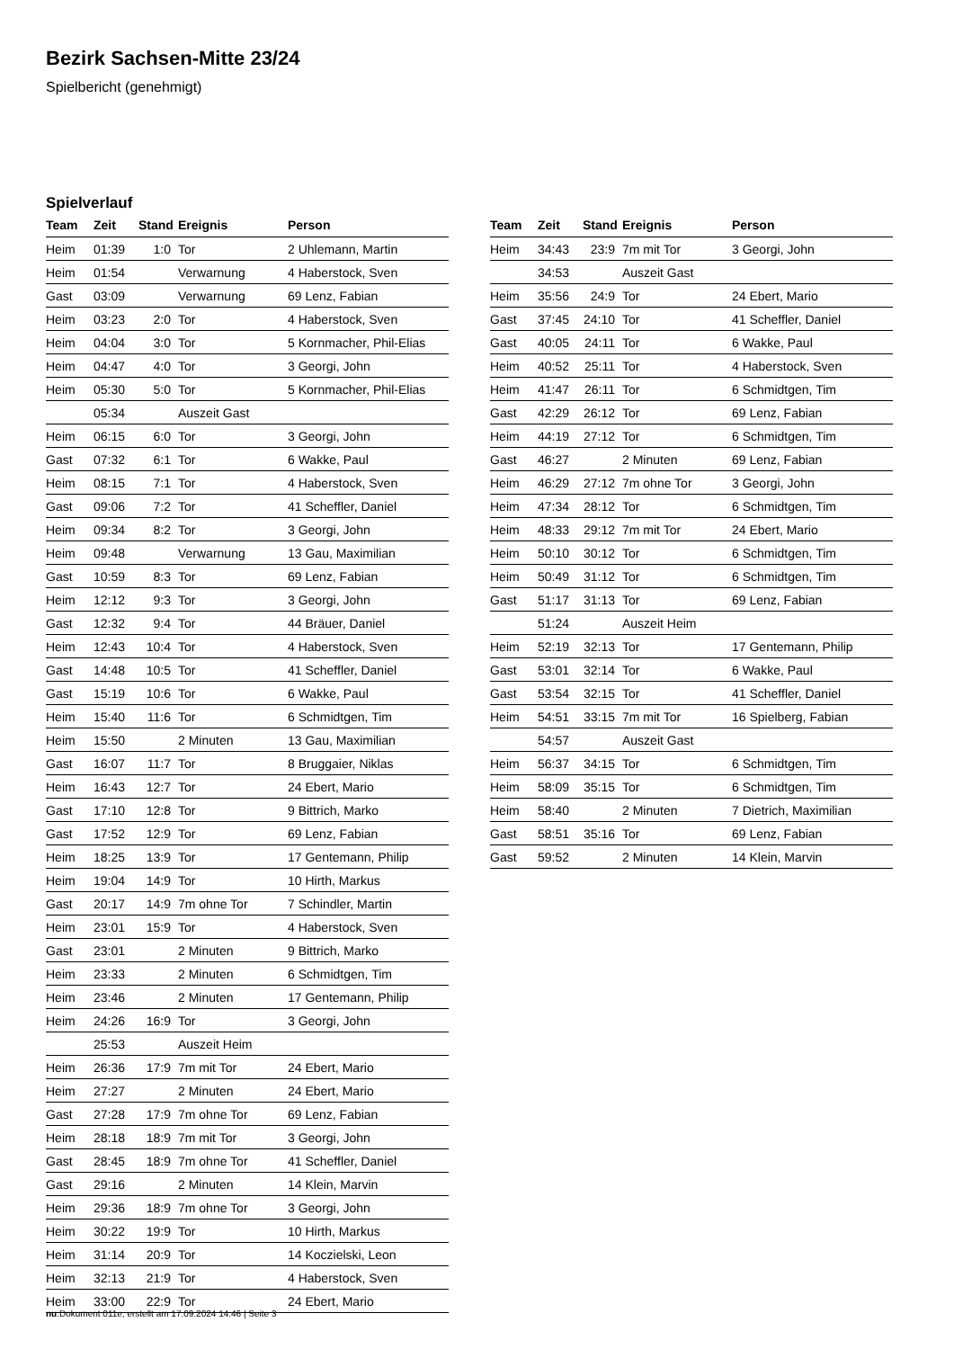Bezirk Sachsen-Mitte 23/24
Spielbericht (genehmigt)
Spielverlauf
| Team | Zeit | Stand | Ereignis | Person |
| --- | --- | --- | --- | --- |
| Heim | 01:39 | 1:0 | Tor | 2 Uhlemann, Martin |
| Heim | 01:54 | | Verwarnung | 4 Haberstock, Sven |
| Gast | 03:09 | | Verwarnung | 69 Lenz, Fabian |
| Heim | 03:23 | 2:0 | Tor | 4 Haberstock, Sven |
| Heim | 04:04 | 3:0 | Tor | 5 Kornmacher, Phil-Elias |
| Heim | 04:47 | 4:0 | Tor | 3 Georgi, John |
| Heim | 05:30 | 5:0 | Tor | 5 Kornmacher, Phil-Elias |
| | 05:34 | | Auszeit Gast | |
| Heim | 06:15 | 6:0 | Tor | 3 Georgi, John |
| Gast | 07:32 | 6:1 | Tor | 6 Wakke, Paul |
| Heim | 08:15 | 7:1 | Tor | 4 Haberstock, Sven |
| Gast | 09:06 | 7:2 | Tor | 41 Scheffler, Daniel |
| Heim | 09:34 | 8:2 | Tor | 3 Georgi, John |
| Heim | 09:48 | | Verwarnung | 13 Gau, Maximilian |
| Gast | 10:59 | 8:3 | Tor | 69 Lenz, Fabian |
| Heim | 12:12 | 9:3 | Tor | 3 Georgi, John |
| Gast | 12:32 | 9:4 | Tor | 44 Bräuer, Daniel |
| Heim | 12:43 | 10:4 | Tor | 4 Haberstock, Sven |
| Gast | 14:48 | 10:5 | Tor | 41 Scheffler, Daniel |
| Gast | 15:19 | 10:6 | Tor | 6 Wakke, Paul |
| Heim | 15:40 | 11:6 | Tor | 6 Schmidtgen, Tim |
| Heim | 15:50 | | 2 Minuten | 13 Gau, Maximilian |
| Gast | 16:07 | 11:7 | Tor | 8 Bruggaier, Niklas |
| Heim | 16:43 | 12:7 | Tor | 24 Ebert, Mario |
| Gast | 17:10 | 12:8 | Tor | 9 Bittrich, Marko |
| Gast | 17:52 | 12:9 | Tor | 69 Lenz, Fabian |
| Heim | 18:25 | 13:9 | Tor | 17 Gentemann, Philip |
| Heim | 19:04 | 14:9 | Tor | 10 Hirth, Markus |
| Gast | 20:17 | 14:9 | 7m ohne Tor | 7 Schindler, Martin |
| Heim | 23:01 | 15:9 | Tor | 4 Haberstock, Sven |
| Gast | 23:01 | | 2 Minuten | 9 Bittrich, Marko |
| Heim | 23:33 | | 2 Minuten | 6 Schmidtgen, Tim |
| Heim | 23:46 | | 2 Minuten | 17 Gentemann, Philip |
| Heim | 24:26 | 16:9 | Tor | 3 Georgi, John |
| | 25:53 | | Auszeit Heim | |
| Heim | 26:36 | 17:9 | 7m mit Tor | 24 Ebert, Mario |
| Heim | 27:27 | | 2 Minuten | 24 Ebert, Mario |
| Gast | 27:28 | 17:9 | 7m ohne Tor | 69 Lenz, Fabian |
| Heim | 28:18 | 18:9 | 7m mit Tor | 3 Georgi, John |
| Gast | 28:45 | 18:9 | 7m ohne Tor | 41 Scheffler, Daniel |
| Gast | 29:16 | | 2 Minuten | 14 Klein, Marvin |
| Heim | 29:36 | 18:9 | 7m ohne Tor | 3 Georgi, John |
| Heim | 30:22 | 19:9 | Tor | 10 Hirth, Markus |
| Heim | 31:14 | 20:9 | Tor | 14 Koczielski, Leon |
| Heim | 32:13 | 21:9 | Tor | 4 Haberstock, Sven |
| Heim | 33:00 | 22:9 | Tor | 24 Ebert, Mario |
| Team | Zeit | Stand | Ereignis | Person |
| --- | --- | --- | --- | --- |
| Heim | 34:43 | 23:9 | 7m mit Tor | 3 Georgi, John |
| | 34:53 | | Auszeit Gast | |
| Heim | 35:56 | 24:9 | Tor | 24 Ebert, Mario |
| Gast | 37:45 | 24:10 | Tor | 41 Scheffler, Daniel |
| Gast | 40:05 | 24:11 | Tor | 6 Wakke, Paul |
| Heim | 40:52 | 25:11 | Tor | 4 Haberstock, Sven |
| Heim | 41:47 | 26:11 | Tor | 6 Schmidtgen, Tim |
| Gast | 42:29 | 26:12 | Tor | 69 Lenz, Fabian |
| Heim | 44:19 | 27:12 | Tor | 6 Schmidtgen, Tim |
| Gast | 46:27 | | 2 Minuten | 69 Lenz, Fabian |
| Heim | 46:29 | 27:12 | 7m ohne Tor | 3 Georgi, John |
| Heim | 47:34 | 28:12 | Tor | 6 Schmidtgen, Tim |
| Heim | 48:33 | 29:12 | 7m mit Tor | 24 Ebert, Mario |
| Heim | 50:10 | 30:12 | Tor | 6 Schmidtgen, Tim |
| Heim | 50:49 | 31:12 | Tor | 6 Schmidtgen, Tim |
| Gast | 51:17 | 31:13 | Tor | 69 Lenz, Fabian |
| | 51:24 | | Auszeit Heim | |
| Heim | 52:19 | 32:13 | Tor | 17 Gentemann, Philip |
| Gast | 53:01 | 32:14 | Tor | 6 Wakke, Paul |
| Gast | 53:54 | 32:15 | Tor | 41 Scheffler, Daniel |
| Heim | 54:51 | 33:15 | 7m mit Tor | 16 Spielberg, Fabian |
| | 54:57 | | Auszeit Gast | |
| Heim | 56:37 | 34:15 | Tor | 6 Schmidtgen, Tim |
| Heim | 58:09 | 35:15 | Tor | 6 Schmidtgen, Tim |
| Heim | 58:40 | | 2 Minuten | 7 Dietrich, Maximilian |
| Gast | 58:51 | 35:16 | Tor | 69 Lenz, Fabian |
| Gast | 59:52 | | 2 Minuten | 14 Klein, Marvin |
nu.Dokument 011e, erstellt am 17.09.2024 14:46 | Seite 3